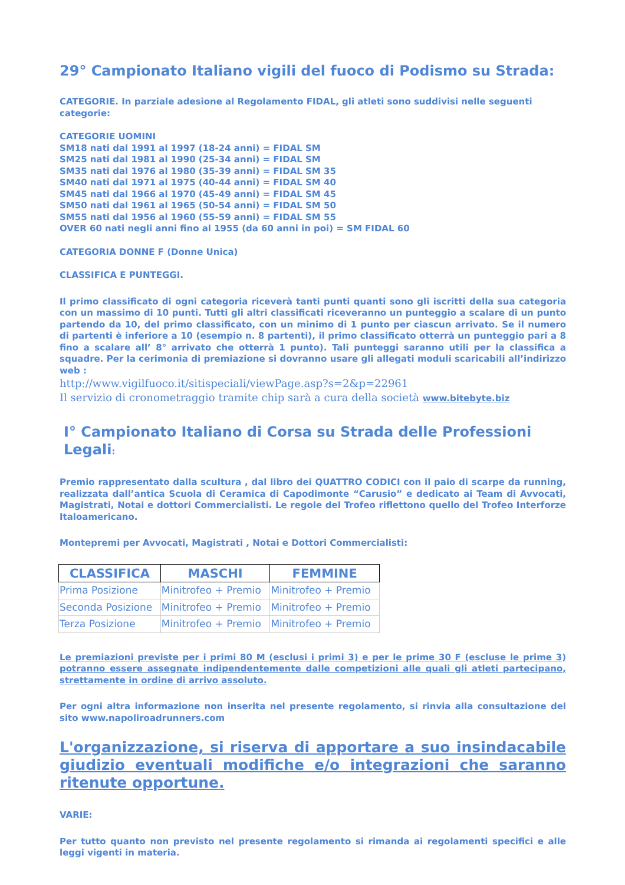29° Campionato Italiano vigili del fuoco di Podismo su Strada:
CATEGORIE. In parziale adesione al Regolamento FIDAL, gli atleti sono suddivisi nelle seguenti categorie:
CATEGORIE UOMINI
SM18 nati dal 1991 al 1997 (18-24 anni) = FIDAL SM
SM25 nati dal 1981 al 1990 (25-34 anni) = FIDAL SM
SM35 nati dal 1976 al 1980 (35-39 anni) = FIDAL SM 35
SM40 nati dal 1971 al 1975 (40-44 anni) = FIDAL SM 40
SM45 nati dal 1966 al 1970 (45-49 anni) = FIDAL SM 45
SM50 nati dal 1961 al 1965 (50-54 anni) = FIDAL SM 50
SM55 nati dal 1956 al 1960 (55-59 anni) = FIDAL SM 55
OVER 60 nati negli anni fino al 1955 (da 60 anni in poi) = SM FIDAL 60
CATEGORIA DONNE F (Donne Unica)
CLASSIFICA E PUNTEGGI.
Il primo classificato di ogni categoria riceverà tanti punti quanti sono gli iscritti della sua categoria con un massimo di 10 punti. Tutti gli altri classificati riceveranno un punteggio a scalare di un punto partendo da 10, del primo classificato, con un minimo di 1 punto per ciascun arrivato. Se il numero di partenti è inferiore a 10 (esempio n. 8 partenti), il primo classificato otterrà un punteggio pari a 8 fino a scalare all’ 8° arrivato che otterrà 1 punto). Tali punteggi saranno utili per la classifica a squadre. Per la cerimonia di premiazione si dovranno usare gli allegati moduli scaricabili all’indirizzo web :
http://www.vigilfuoco.it/sitispeciali/viewPage.asp?s=2&p=22961
Il servizio di cronometraggio tramite chip sarà a cura della società www.bitebyte.biz
I° Campionato Italiano di Corsa su Strada delle Professioni Legali:
Premio rappresentato dalla scultura , dal libro dei QUATTRO CODICI con il paio di scarpe da running, realizzata dall’antica Scuola di Ceramica di Capodimonte “Carusio” e dedicato ai Team di Avvocati, Magistrati, Notai e dottori Commercialisti. Le regole del Trofeo riflettono quello del Trofeo Interforze Italoamericano.
Montepremi per Avvocati, Magistrati , Notai e Dottori Commercialisti:
| CLASSIFICA | MASCHI | FEMMINE |
| --- | --- | --- |
| Prima Posizione | Minitrofeo + Premio | Minitrofeo + Premio |
| Seconda Posizione | Minitrofeo + Premio | Minitrofeo + Premio |
| Terza Posizione | Minitrofeo + Premio | Minitrofeo + Premio |
Le premiazioni previste per i primi 80 M (esclusi i primi 3) e per le prime 30 F (escluse le prime 3) potranno essere assegnate indipendentemente dalle competizioni alle quali gli atleti partecipano, strettamente in ordine di arrivo assoluto.
Per ogni altra informazione non inserita nel presente regolamento, si rinvia alla consultazione del sito www.napoliroadrunners.com
L'organizzazione, si riserva di apportare a suo insindacabile giudizio eventuali modifiche e/o integrazioni che saranno ritenute opportune.
VARIE:
Per tutto quanto non previsto nel presente regolamento si rimanda ai regolamenti specifici e alle leggi vigenti in materia.